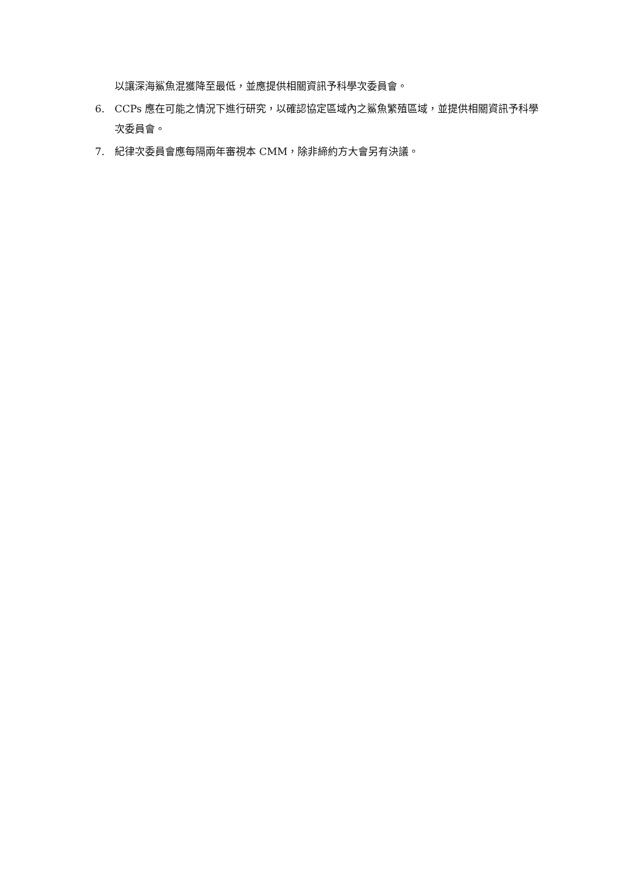以讓深海鯊魚混獲降至最低，並應提供相關資訊予科學次委員會。
6. CCPs 應在可能之情況下進行研究，以確認協定區域內之鯊魚繁殖區域，並提供相關資訊予科學次委員會。
7. 紀律次委員會應每隔兩年審視本 CMM，除非締約方大會另有決議。